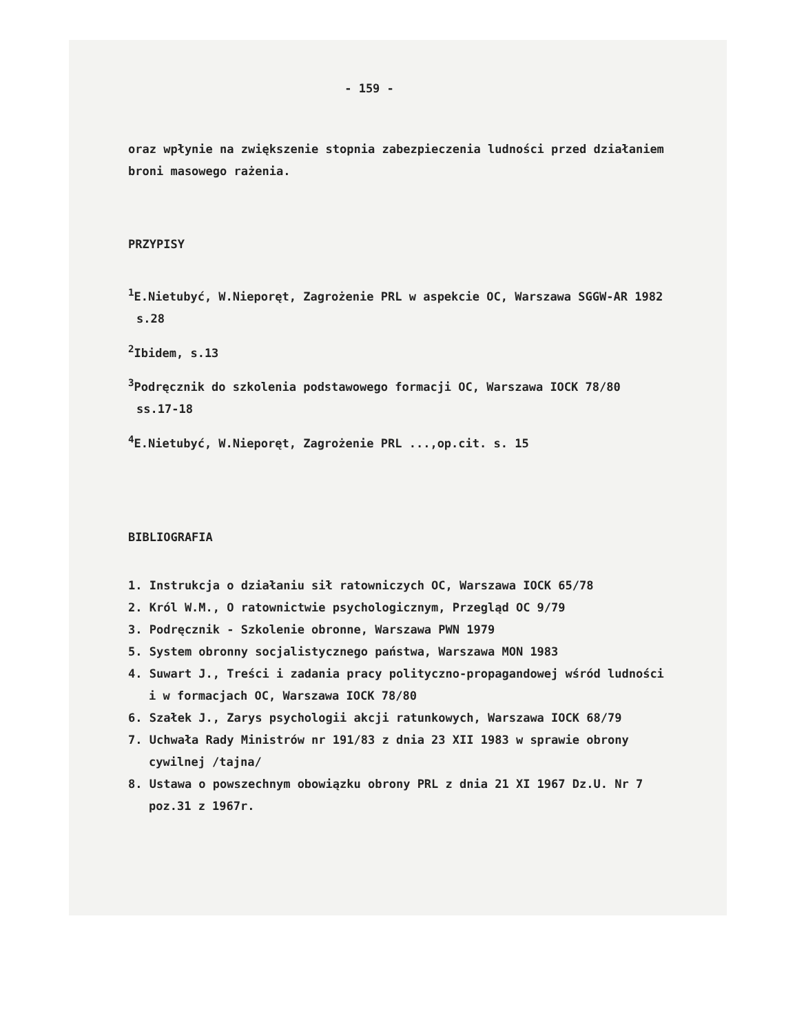- 159 -
oraz wpłynie na zwiększenie stopnia zabezpieczenia ludności przed działaniem broni masowego rażenia.
PRZYPISY
<sup>1</sup> E.Nietubyć, W.Nieporęt, Zagrożenie PRL w aspekcie OC, Warszawa SGGW-AR 1982 s.28
<sup>2</sup> Ibidem, s.13
<sup>3</sup> Podręcznik do szkolenia podstawowego formacji OC, Warszawa IOCK 78/80 ss.17-18
<sup>4</sup> E.Nietubyć, W.Nieporęt, Zagrożenie PRL ...,op.cit. s. 15
BIBLIOGRAFIA
1. Instrukcja o działaniu sił ratowniczych OC, Warszawa IOCK 65/78
2. Król W.M., O ratownictwie psychologicznym, Przegląd OC 9/79
3. Podręcznik - Szkolenie obronne, Warszawa PWN 1979
5. System obronny socjalistycznego państwa, Warszawa MON 1983
4. Suwart J., Treści i zadania pracy polityczno-propagandowej wśród ludności i w formacjach OC, Warszawa IOCK 78/80
6. Szałek J., Zarys psychologii akcji ratunkowych, Warszawa IOCK 68/79
7. Uchwała Rady Ministrów nr 191/83 z dnia 23 XII 1983 w sprawie obrony cywilnej /tajna/
8. Ustawa o powszechnym obowiązku obrony PRL z dnia 21 XI 1967 Dz.U. Nr 7 poz.31 z 1967r.